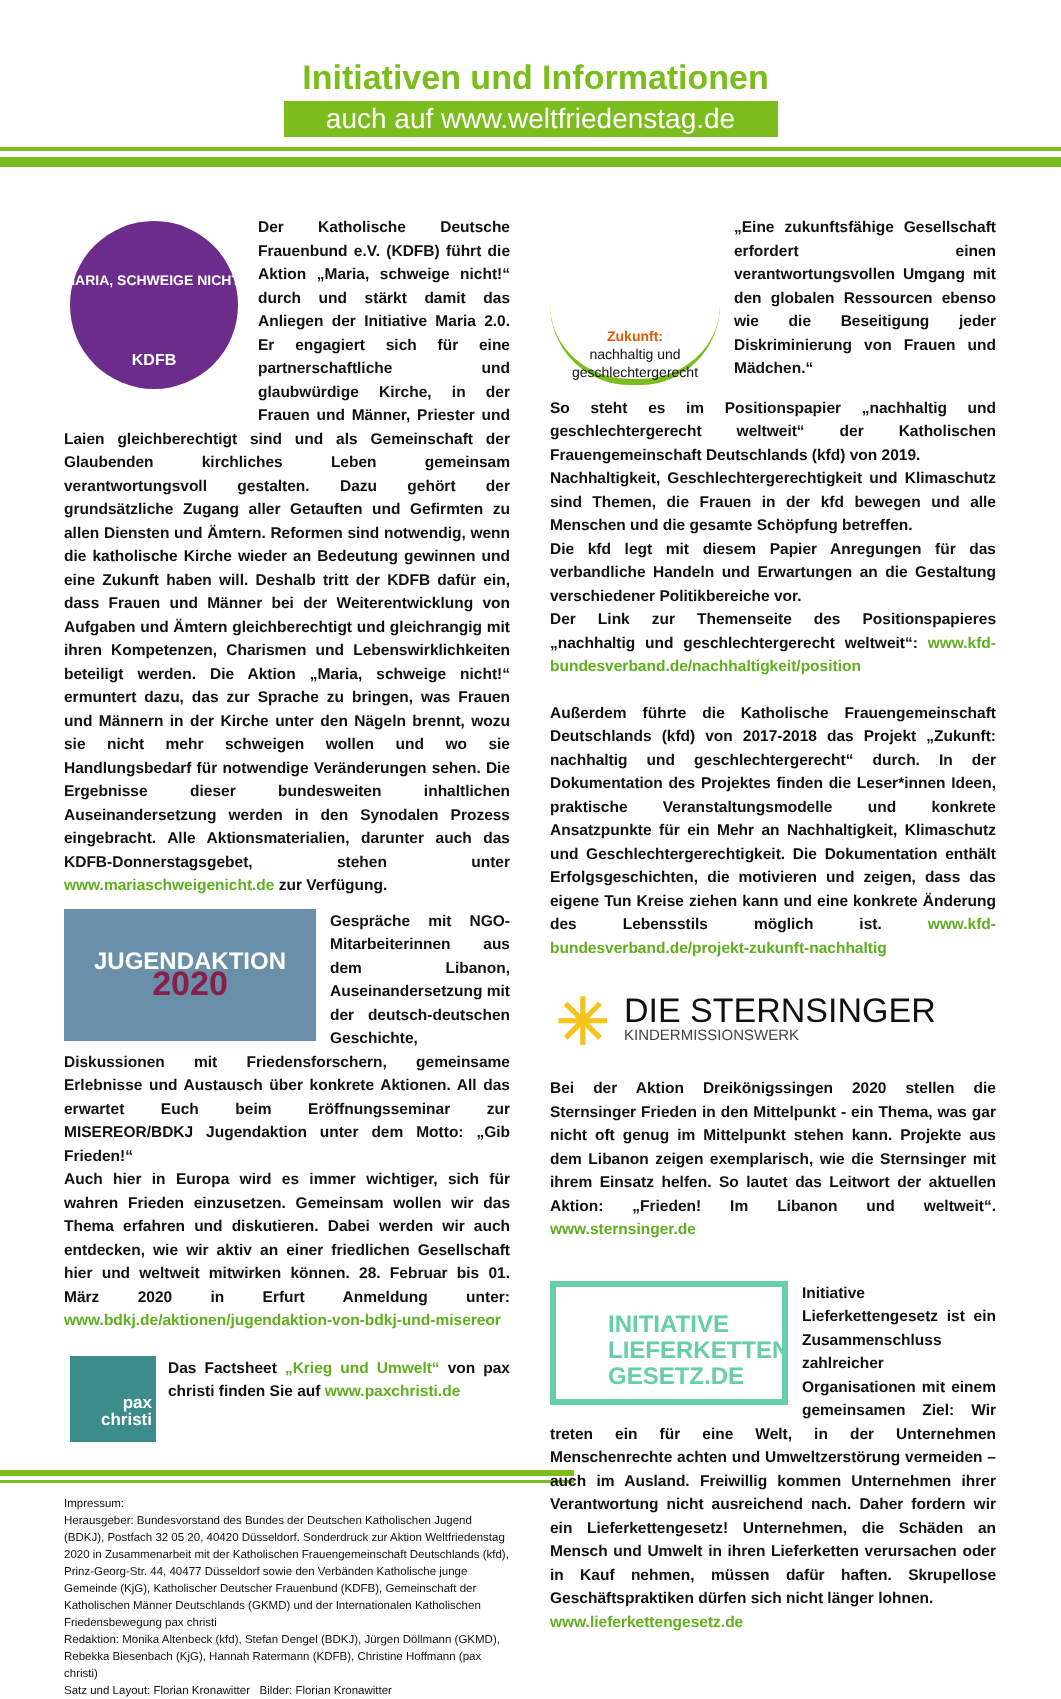Initiativen und Informationen
auch auf www.weltfriedenstag.de
MARIA, SCHWEIGE NICHT!
KDFB
Der Katholische Deutsche Frauenbund e.V. (KDFB) führt die Aktion „Maria, schweige nicht!“ durch und stärkt damit das Anliegen der Initiative Maria 2.0. Er engagiert sich für eine partnerschaftliche und glaubwürdige Kirche, in der Frauen und Männer, Priester und Laien gleichberechtigt sind und als Gemeinschaft der Glaubenden kirchliches Leben gemeinsam verantwortungsvoll gestalten. Dazu gehört der grundsätzliche Zugang aller Getauften und Gefirmten zu allen Diensten und Ämtern. Reformen sind notwendig, wenn die katholische Kirche wieder an Bedeutung gewinnen und eine Zukunft haben will. Deshalb tritt der KDFB dafür ein, dass Frauen und Männer bei der Weiterentwicklung von Aufgaben und Ämtern gleichberechtigt und gleichrangig mit ihren Kompetenzen, Charismen und Lebenswirklichkeiten beteiligt werden. Die Aktion „Maria, schweige nicht!“ ermuntert dazu, das zur Sprache zu bringen, was Frauen und Männern in der Kirche unter den Nägeln brennt, wozu sie nicht mehr schweigen wollen und wo sie Handlungsbedarf für notwendige Veränderungen sehen. Die Ergebnisse dieser bundesweiten inhaltlichen Auseinandersetzung werden in den Synodalen Prozess eingebracht. Alle Aktionsmaterialien, darunter auch das KDFB-Donnerstagsgebet, stehen unter www.mariaschweigenicht.de zur Verfügung.
JUGENDAKTION
2020
Gespräche mit NGO-Mitarbeiterinnen aus dem Libanon, Auseinandersetzung mit der deutsch-deutschen Geschichte, Diskussionen mit Friedensforschern, gemeinsame Erlebnisse und Austausch über konkrete Aktionen. All das erwartet Euch beim Eröffnungsseminar zur MISEREOR/BDKJ Jugendaktion unter dem Motto: „Gib Frieden!“
Auch hier in Europa wird es immer wichtiger, sich für wahren Frieden einzusetzen. Gemeinsam wollen wir das Thema erfahren und diskutieren. Dabei werden wir auch entdecken, wie wir aktiv an einer friedlichen Gesellschaft hier und weltweit mitwirken können. 28. Februar bis 01. März 2020 in Erfurt Anmeldung unter: www.bdkj.de/aktionen/jugendaktion-von-bdkj-und-misereor
pax
christi
Das Factsheet „Krieg und Umwelt“ von pax christi finden Sie auf www.paxchristi.de
Impressum:
Herausgeber: Bundesvorstand des Bundes der Deutschen Katholischen Jugend (BDKJ), Postfach 32 05 20, 40420 Düsseldorf. Sonderdruck zur Aktion Weltfriedenstag 2020 in Zusammenarbeit mit der Katholischen Frauengemeinschaft Deutschlands (kfd), Prinz-Georg-Str. 44, 40477 Düsseldorf sowie den Verbänden Katholische junge Gemeinde (KjG), Katholischer Deutscher Frauenbund (KDFB), Gemeinschaft der Katholischen Männer Deutschlands (GKMD) und der Internationalen Katholischen Friedensbewegung pax christi
Redaktion: Monika Altenbeck (kfd), Stefan Dengel (BDKJ), Jürgen Döllmann (GKMD), Rebekka Biesenbach (KjG), Hannah Ratermann (KDFB), Christine Hoffmann (pax christi)
Satz und Layout: Florian Kronawitter Bilder: Florian Kronawitter
Zukunft:
nachhaltig und geschlechtergerecht
„Eine zukunftsfähige Gesellschaft erfordert einen verantwortungsvollen Umgang mit den globalen Ressourcen ebenso wie die Beseitigung jeder Diskriminierung von Frauen und Mädchen.“
So steht es im Positionspapier „nachhaltig und geschlechtergerecht weltweit“ der Katholischen Frauengemeinschaft Deutschlands (kfd) von 2019.
Nachhaltigkeit, Geschlechtergerechtigkeit und Klimaschutz sind Themen, die Frauen in der kfd bewegen und alle Menschen und die gesamte Schöpfung betreffen.
Die kfd legt mit diesem Papier Anregungen für das verbandliche Handeln und Erwartungen an die Gestaltung verschiedener Politikbereiche vor.
Der Link zur Themenseite des Positionspapieres „nachhaltig und geschlechtergerecht weltweit“: www.kfd-bundesverband.de/nachhaltigkeit/position
Außerdem führte die Katholische Frauengemeinschaft Deutschlands (kfd) von 2017-2018 das Projekt „Zukunft: nachhaltig und geschlechtergerecht“ durch. In der Dokumentation des Projektes finden die Leser*innen Ideen, praktische Veranstaltungsmodelle und konkrete Ansatzpunkte für ein Mehr an Nachhaltigkeit, Klimaschutz und Geschlechtergerechtigkeit. Die Dokumentation enthält Erfolgsgeschichten, die motivieren und zeigen, dass das eigene Tun Kreise ziehen kann und eine konkrete Änderung des Lebensstils möglich ist. www.kfd-bundesverband.de/projekt-zukunft-nachhaltig
✳
DIE STERNSINGER
KINDERMISSIONSWERK
Bei der Aktion Dreikönigssingen 2020 stellen die Sternsinger Frieden in den Mittelpunkt - ein Thema, was gar nicht oft genug im Mittelpunkt stehen kann. Projekte aus dem Libanon zeigen exemplarisch, wie die Sternsinger mit ihrem Einsatz helfen. So lautet das Leitwort der aktuellen Aktion: „Frieden! Im Libanon und weltweit“. www.sternsinger.de
INITIATIVE
LIEFERKETTEN
GESETZ.DE
Initiative Lieferkettengesetz ist ein Zusammenschluss zahlreicher Organisationen mit einem gemeinsamen Ziel: Wir treten ein für eine Welt, in der Unternehmen Menschenrechte achten und Umweltzerstörung vermeiden – auch im Ausland. Freiwillig kommen Unternehmen ihrer Verantwortung nicht ausreichend nach. Daher fordern wir ein Lieferkettengesetz! Unternehmen, die Schäden an Mensch und Umwelt in ihren Lieferketten verursachen oder in Kauf nehmen, müssen dafür haften. Skrupellose Geschäftspraktiken dürfen sich nicht länger lohnen.
www.lieferkettengesetz.de